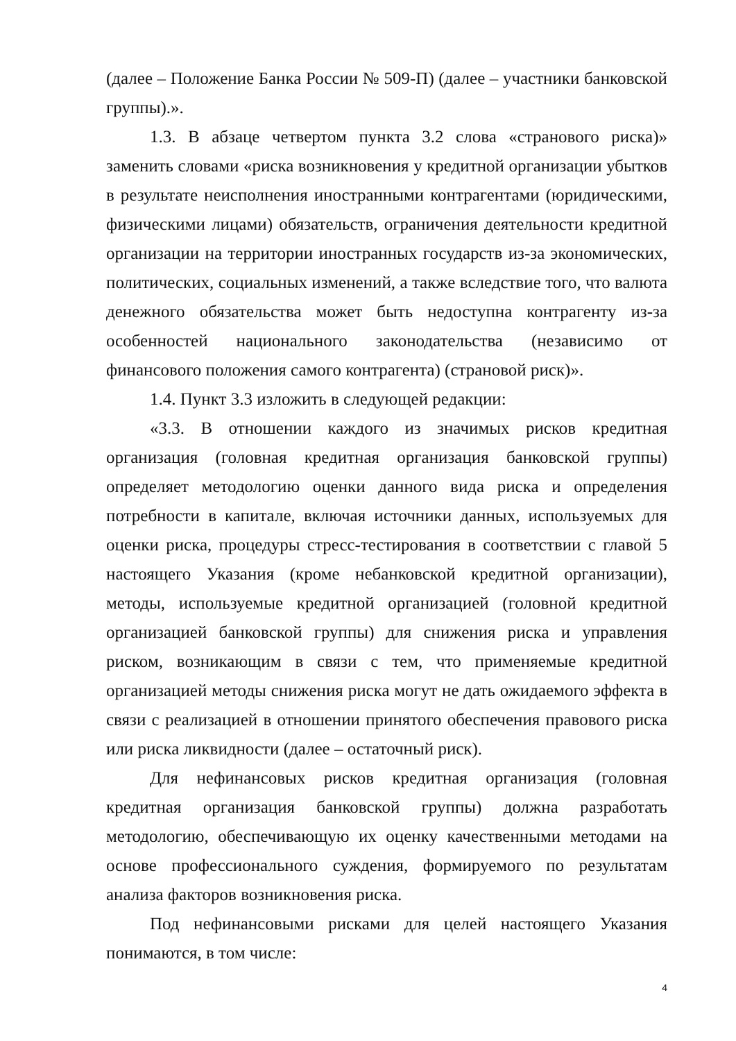(далее – Положение Банка России № 509-П) (далее – участники банковской группы).».
1.3. В абзаце четвертом пункта 3.2 слова «странового риска)» заменить словами «риска возникновения у кредитной организации убытков в результате неисполнения иностранными контрагентами (юридическими, физическими лицами) обязательств, ограничения деятельности кредитной организации на территории иностранных государств из-за экономических, политических, социальных изменений, а также вследствие того, что валюта денежного обязательства может быть недоступна контрагенту из-за особенностей национального законодательства (независимо от финансового положения самого контрагента) (страновой риск)».
1.4. Пункт 3.3 изложить в следующей редакции:
«3.3. В отношении каждого из значимых рисков кредитная организация (головная кредитная организация банковской группы) определяет методологию оценки данного вида риска и определения потребности в капитале, включая источники данных, используемых для оценки риска, процедуры стресс-тестирования в соответствии с главой 5 настоящего Указания (кроме небанковской кредитной организации), методы, используемые кредитной организацией (головной кредитной организацией банковской группы) для снижения риска и управления риском, возникающим в связи с тем, что применяемые кредитной организацией методы снижения риска могут не дать ожидаемого эффекта в связи с реализацией в отношении принятого обеспечения правового риска или риска ликвидности (далее – остаточный риск).
Для нефинансовых рисков кредитная организация (головная кредитная организация банковской группы) должна разработать методологию, обеспечивающую их оценку качественными методами на основе профессионального суждения, формируемого по результатам анализа факторов возникновения риска.
Под нефинансовыми рисками для целей настоящего Указания понимаются, в том числе:
4